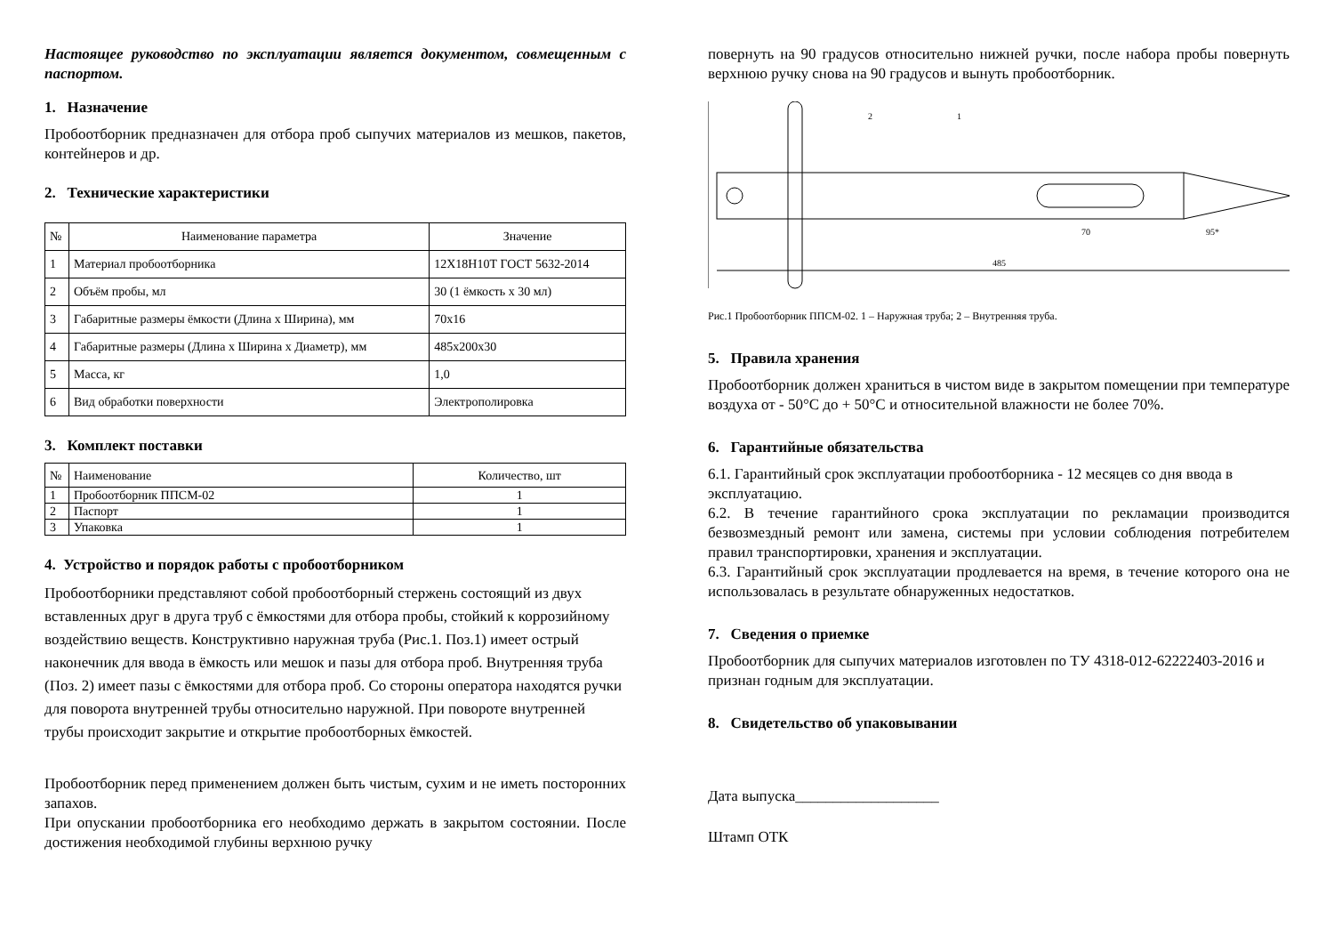Настоящее руководство по эксплуатации является документом, совмещенным с паспортом.
1. Назначение
Пробоотборник предназначен для отбора проб сыпучих материалов из мешков, пакетов, контейнеров и др.
2. Технические характеристики
| № | Наименование параметра | Значение |
| --- | --- | --- |
| 1 | Материал пробоотборника | 12Х18Н10Т ГОСТ 5632-2014 |
| 2 | Объём пробы, мл | 30 (1 ёмкость х 30 мл) |
| 3 | Габаритные размеры ёмкости (Длина х Ширина), мм | 70х16 |
| 4 | Габаритные размеры (Длина х Ширина х Диаметр), мм | 485х200х30 |
| 5 | Масса, кг | 1,0 |
| 6 | Вид обработки поверхности | Электрополировка |
3. Комплект поставки
| № | Наименование | Количество, шт |
| --- | --- | --- |
| 1 | Пробоотборник ППСМ-02 | 1 |
| 2 | Паспорт | 1 |
| 3 | Упаковка | 1 |
4. Устройство и порядок работы с пробоотборником
Пробоотборники представляют собой пробоотборный стержень состоящий из двух вставленных друг в друга труб с ёмкостями для отбора пробы, стойкий к коррозийному воздействию веществ. Конструктивно наружная труба (Рис.1. Поз.1) имеет острый наконечник для ввода в ёмкость или мешок и пазы для отбора проб. Внутренняя труба (Поз. 2) имеет пазы с ёмкостями для отбора проб. Со стороны оператора находятся ручки для поворота внутренней трубы относительно наружной. При повороте внутренней трубы происходит закрытие и открытие пробоотборных ёмкостей.
Пробоотборник перед применением должен быть чистым, сухим и не иметь посторонних запахов.
При опускании пробоотборника его необходимо держать в закрытом состоянии. После достижения необходимой глубины верхнюю ручку
повернуть на 90 градусов относительно нижней ручки, после набора пробы повернуть верхнюю ручку снова на 90 градусов и вынуть пробоотборник.
2
1
70
95*
485
Рис.1 Пробоотборник ППСМ-02. 1 – Наружная труба; 2 – Внутренняя труба.
5. Правила хранения
Пробоотборник должен храниться в чистом виде в закрытом помещении при температуре воздуха от - 50°С до + 50°С и относительной влажности не более 70%.
6. Гарантийные обязательства
6.1. Гарантийный срок эксплуатации пробоотборника - 12 месяцев со дня ввода в эксплуатацию.
6.2. В течение гарантийного срока эксплуатации по рекламации производится безвозмездный ремонт или замена, системы при условии соблюдения потребителем правил транспортировки, хранения и эксплуатации.
6.3. Гарантийный срок эксплуатации продлевается на время, в течение которого она не использовалась в результате обнаруженных недостатков.
7. Сведения о приемке
Пробоотборник для сыпучих материалов изготовлен по ТУ 4318-012-62222403-2016 и признан годным для эксплуатации.
8. Свидетельство об упаковывании
Дата выпуска___________________
Штамп ОТК